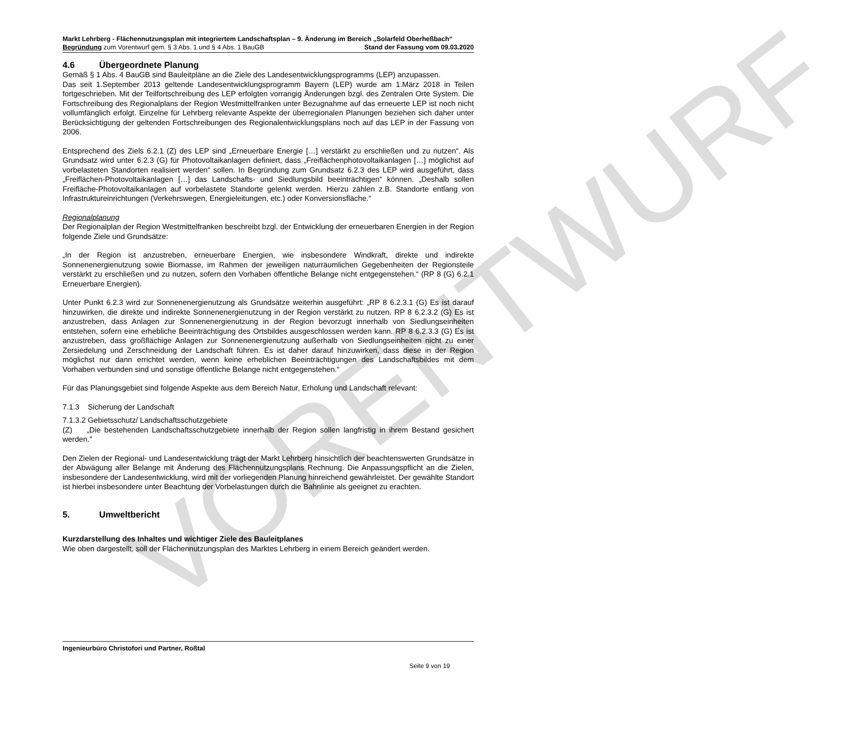VORENTWURF
Markt Lehrberg - Flächennutzungsplan mit integriertem Landschaftsplan – 9. Änderung im Bereich „Solarfeld Oberheßbach“
Begründung zum Vorentwurf gem. § 3 Abs. 1 und § 4 Abs. 1 BauGB Stand der Fassung vom 09.03.2020
4.6 Übergeordnete Planung
Gemäß § 1 Abs. 4 BauGB sind Bauleitpläne an die Ziele des Landesentwicklungsprogramms (LEP) anzupassen.
Das seit 1.September 2013 geltende Landesentwicklungsprogramm Bayern (LEP) wurde am 1.März 2018 in Teilen fortgeschrieben. Mit der Teilfortschreibung des LEP erfolgten vorrangig Änderungen bzgl. des Zentralen Orte System. Die Fortschreibung des Regionalplans der Region Westmittelfranken unter Bezugnahme auf das erneuerte LEP ist noch nicht vollumfänglich erfolgt. Einzelne für Lehrberg relevante Aspekte der überregionalen Planungen beziehen sich daher unter Berücksichtigung der geltenden Fortschreibungen des Regionalentwicklungsplans noch auf das LEP in der Fassung von 2006.
Entsprechend des Ziels 6.2.1 (Z) des LEP sind „Erneuerbare Energie […] verstärkt zu erschließen und zu nutzen“. Als Grundsatz wird unter 6.2.3 (G) für Photovoltaikanlagen definiert, dass „Freiflächenphotovoltaikanlagen […] möglichst auf vorbelasteten Standorten realisiert werden“ sollen. In Begründung zum Grundsatz 6.2.3 des LEP wird ausgeführt, dass „Freiflächen-Photovoltaikanlagen […] das Landschafts- und Siedlungsbild beeinträchtigen“ können. „Deshalb sollen Freifläche-Photovoltaikanlagen auf vorbelastete Standorte gelenkt werden. Hierzu zählen z.B. Standorte entlang von Infrastruktureinrichtungen (Verkehrswegen, Energieleitungen, etc.) oder Konversionsfläche.“
Regionalplanung
Der Regionalplan der Region Westmittelfranken beschreibt bzgl. der Entwicklung der erneuerbaren Energien in der Region folgende Ziele und Grundsätze:
„In der Region ist anzustreben, erneuerbare Energien, wie insbesondere Windkraft, direkte und indirekte Sonnenenergienutzung sowie Biomasse, im Rahmen der jeweiligen naturräumlichen Gegebenheiten der Regionsteile verstärkt zu erschließen und zu nutzen, sofern den Vorhaben öffentliche Belange nicht entgegenstehen.“ (RP 8 (G) 6.2.1 Erneuerbare Energien).
Unter Punkt 6.2.3 wird zur Sonnenenergienutzung als Grundsätze weiterhin ausgeführt: „RP 8 6.2.3.1 (G) Es ist darauf hinzuwirken, die direkte und indirekte Sonnenenergienutzung in der Region verstärkt zu nutzen. RP 8 6.2.3.2 (G) Es ist anzustreben, dass Anlagen zur Sonnenenergienutzung in der Region bevorzugt innerhalb von Siedlungseinheiten entstehen, sofern eine erhebliche Beeinträchtigung des Ortsbildes ausgeschlossen werden kann. RP 8 6.2.3.3 (G) Es ist anzustreben, dass großflächige Anlagen zur Sonnenenergienutzung außerhalb von Siedlungseinheiten nicht zu einer Zersiedelung und Zerschneidung der Landschaft führen. Es ist daher darauf hinzuwirken, dass diese in der Region möglichst nur dann errichtet werden, wenn keine erheblichen Beeinträchtigungen des Landschaftsbildes mit dem Vorhaben verbunden sind und sonstige öffentliche Belange nicht entgegenstehen.“
Für das Planungsgebiet sind folgende Aspekte aus dem Bereich Natur, Erholung und Landschaft relevant:
7.1.3 Sicherung der Landschaft
7.1.3.2 Gebietsschutz/ Landschaftsschutzgebiete
(Z) „Die bestehenden Landschaftsschutzgebiete innerhalb der Region sollen langfristig in ihrem Bestand gesichert werden."
Den Zielen der Regional- und Landesentwicklung trägt der Markt Lehrberg hinsichtlich der beachtenswerten Grundsätze in der Abwägung aller Belange mit Änderung des Flächennutzungsplans Rechnung. Die Anpassungspflicht an die Zielen, insbesondere der Landesentwicklung, wird mit der vorliegenden Planung hinreichend gewährleistet. Der gewählte Standort ist hierbei insbesondere unter Beachtung der Vorbelastungen durch die Bahnlinie als geeignet zu erachten.
5. Umweltbericht
Kurzdarstellung des Inhaltes und wichtiger Ziele des Bauleitplanes
Wie oben dargestellt, soll der Flächennutzungsplan des Marktes Lehrberg in einem Bereich geändert werden.
Ingenieurbüro Christofori und Partner, Roßtal
Seite 9 von 19